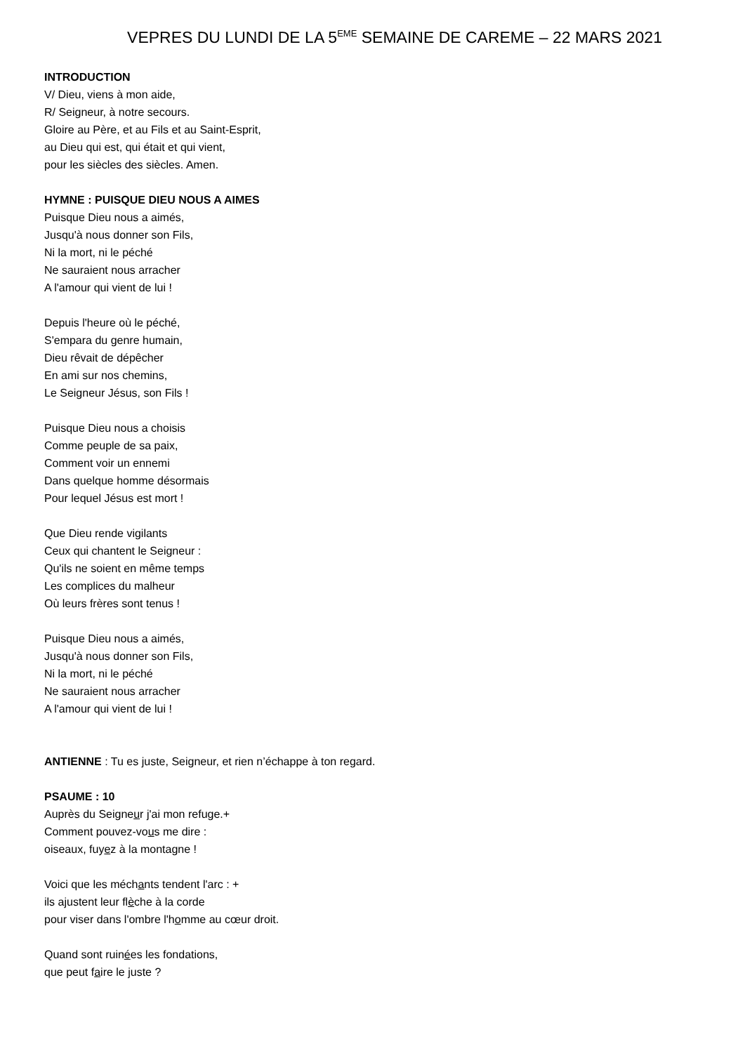VEPRES DU LUNDI DE LA 5<sup>EME</sup> SEMAINE DE CAREME – 22 MARS 2021
INTRODUCTION
V/ Dieu, viens à mon aide,
R/ Seigneur, à notre secours.
Gloire au Père, et au Fils et au Saint-Esprit,
au Dieu qui est, qui était et qui vient,
pour les siècles des siècles. Amen.
HYMNE : PUISQUE DIEU NOUS A AIMES
Puisque Dieu nous a aimés,
Jusqu'à nous donner son Fils,
Ni la mort, ni le péché
Ne sauraient nous arracher
A l'amour qui vient de lui !
Depuis l'heure où le péché,
S'empara du genre humain,
Dieu rêvait de dépêcher
En ami sur nos chemins,
Le Seigneur Jésus, son Fils !
Puisque Dieu nous a choisis
Comme peuple de sa paix,
Comment voir un ennemi
Dans quelque homme désormais
Pour lequel Jésus est mort !
Que Dieu rende vigilants
Ceux qui chantent le Seigneur :
Qu'ils ne soient en même temps
Les complices du malheur
Où leurs frères sont tenus !
Puisque Dieu nous a aimés,
Jusqu'à nous donner son Fils,
Ni la mort, ni le péché
Ne sauraient nous arracher
A l'amour qui vient de lui !
ANTIENNE : Tu es juste, Seigneur, et rien n’échappe à ton regard.
PSAUME : 10
Auprès du Seigneur j'ai mon refuge.+
Comment pouvez-vous me dire :
oiseaux, fuyez à la montagne !
Voici que les méchants tendent l'arc : +
ils ajustent leur flèche à la corde
pour viser dans l'ombre l'homme au cœur droit.
Quand sont ruinées les fondations,
que peut faire le juste ?